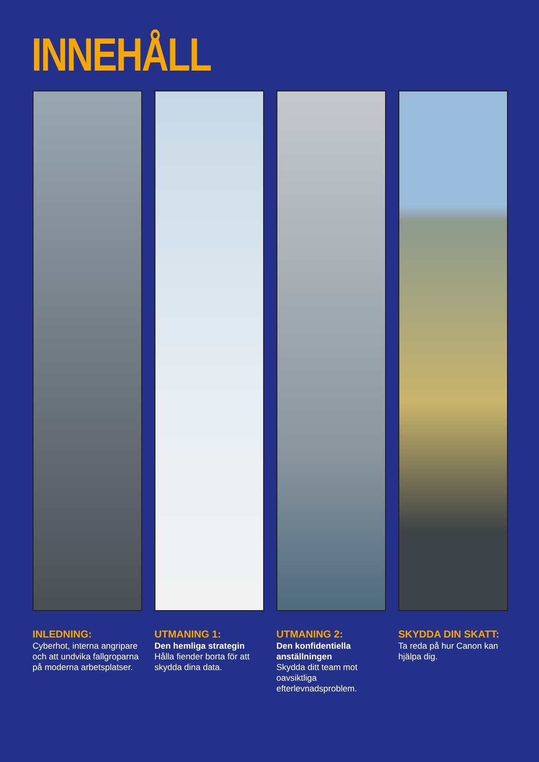INNEHÅLL
INLEDNING:
Cyberhot, interna angripare och att undvika fallgroparna på moderna arbetsplatser.
UTMANING 1:
Den hemliga strategin
Hålla fiender borta för att skydda dina data.
UTMANING 2:
Den konfidentiella anställningen
Skydda ditt team mot oavsiktliga efterlevnadsproblem.
SKYDDA DIN SKATT:
Ta reda på hur Canon kan hjälpa dig.